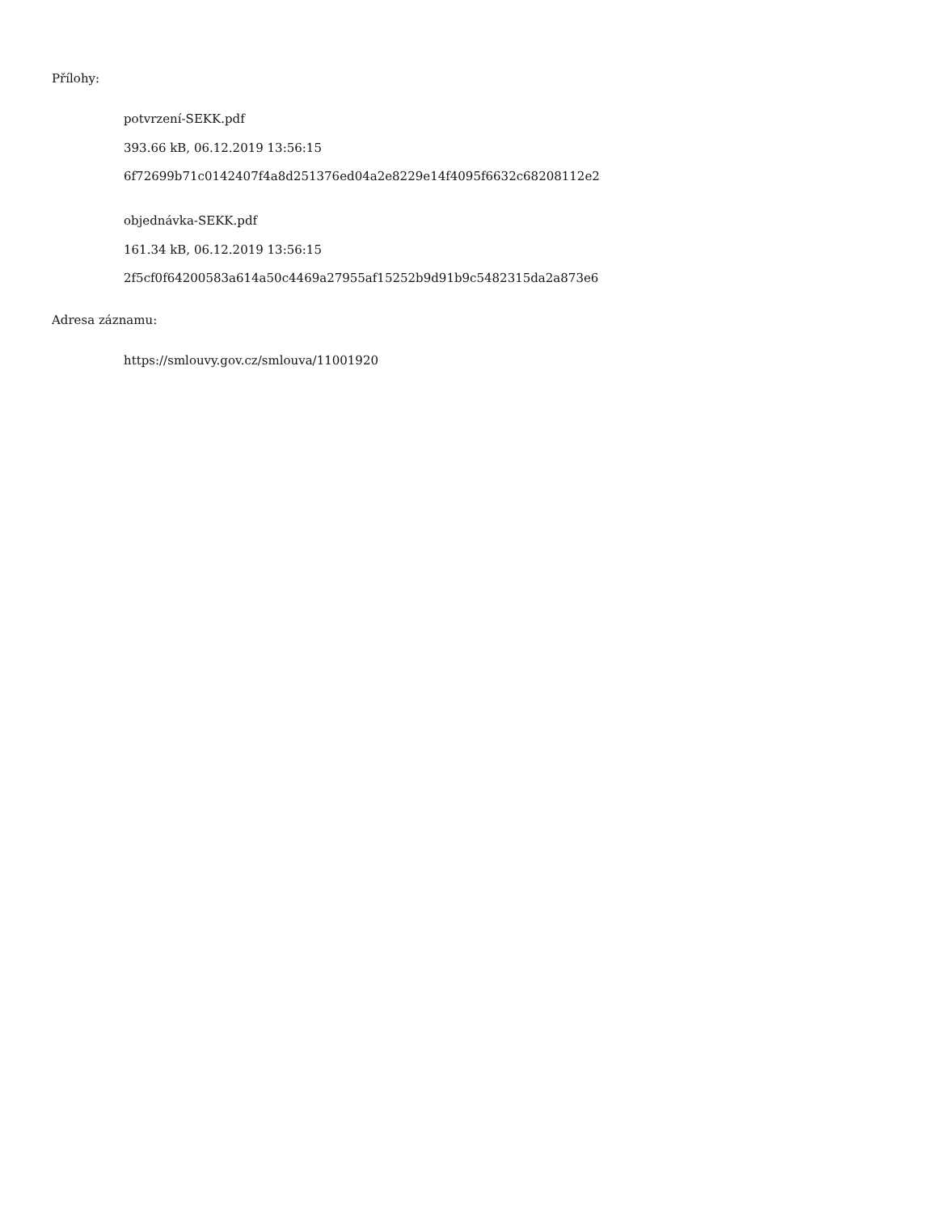Přílohy:
potvrzení-SEKK.pdf
393.66 kB, 06.12.2019 13:56:15
6f72699b71c0142407f4a8d251376ed04a2e8229e14f4095f6632c68208112e2
objednávka-SEKK.pdf
161.34 kB, 06.12.2019 13:56:15
2f5cf0f64200583a614a50c4469a27955af15252b9d91b9c5482315da2a873e6
Adresa záznamu:
https://smlouvy.gov.cz/smlouva/11001920